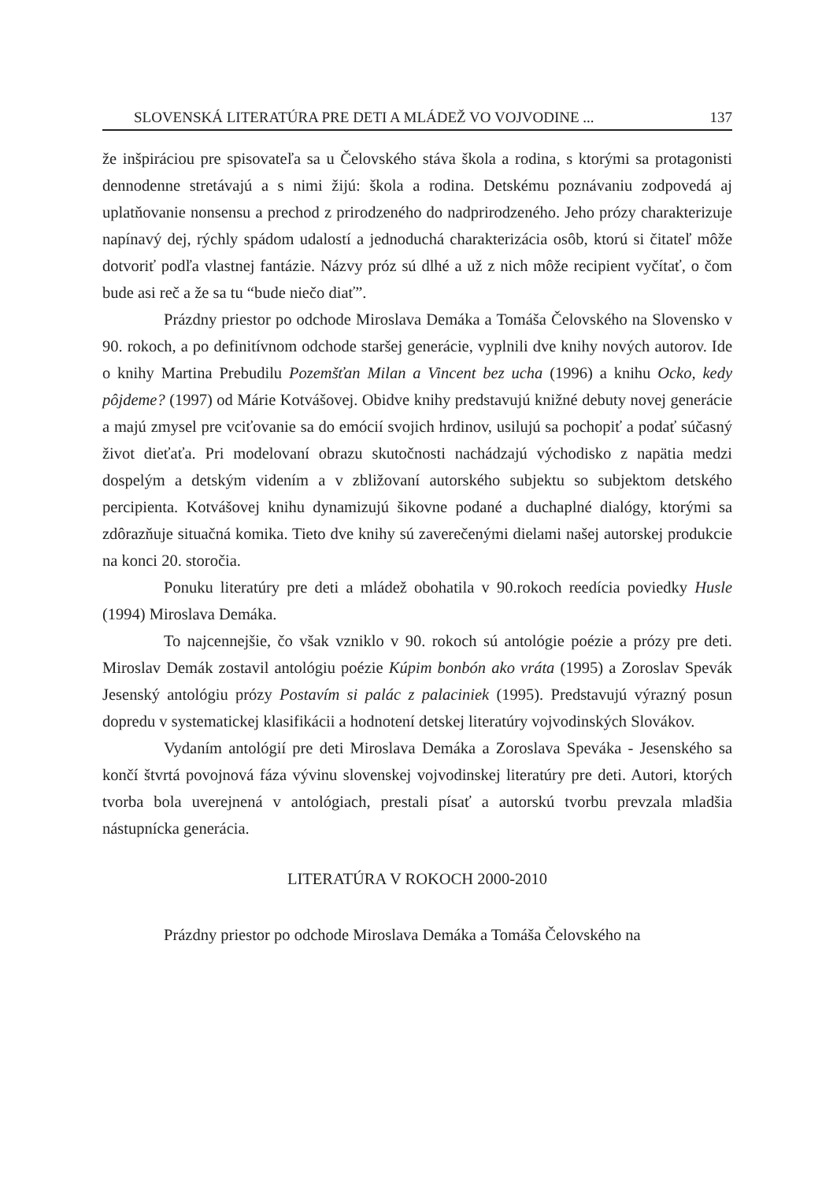SLOVENSKÁ LITERATÚRA PRE DETI A MLÁDEŽ VO VOJVODINE ... 137
že inšpiráciou pre spisovateľa sa u Čelovského stáva škola a rodina, s ktorými sa protagonisti dennodenne stretávajú a s nimi žijú: škola a rodina. Detskému poznávaniu zodpovedá aj uplatňovanie nonsensu a prechod z prirodzeného do nadprirodzeného. Jeho prózy charakterizuje napínavý dej, rýchly spádom udalostí a jednoduchá charakterizácia osôb, ktorú si čitateľ môže dotvoriť podľa vlastnej fantázie. Názvy próz sú dlhé a už z nich môže recipient vyčítať, o čom bude asi reč a že sa tu “bude niečo diať”.
Prázdny priestor po odchode Miroslava Demáka a Tomáša Čelovského na Slovensko v 90. rokoch, a po definitívnom odchode staršej generácie, vyplnili dve knihy nových autorov. Ide o knihy Martina Prebudilu Pozemšťan Milan a Vincent bez ucha (1996) a knihu Ocko, kedy pôjdeme? (1997) od Márie Kotvášovej. Obidve knihy predstavujú knižné debuty novej generácie a majú zmysel pre vciťovanie sa do emócií svojich hrdinov, usilujú sa pochopiť a podať súčasný život dieťaťa. Pri modelovaní obrazu skutočnosti nachádzajú východisko z napätia medzi dospelým a detským videním a v zbližovaní autorského subjektu so subjektom detského percipienta. Kotvášovej knihu dynamizujú šikovne podané a duchaplné dialógy, ktorými sa zdôrazňuje situačná komika. Tieto dve knihy sú zaverečenými dielami našej autorskej produkcie na konci 20. storočia.
Ponuku literatúry pre deti a mládež obohatila v 90.rokoch reedícia poviedky Husle (1994) Miroslava Demáka.
To najcennejšie, čo však vzniklo v 90. rokoch sú antológie poézie a prózy pre deti. Miroslav Demák zostavil antológiu poézie Kúpim bonbón ako vráta (1995) a Zoroslav Spevák Jesenský antológiu prózy Postavím si palác z palaciniek (1995). Predstavujú výrazný posun dopredu v systematickej klasifikácii a hodnotení detskej literatúry vojvodinských Slovákov.
Vydaním antológií pre deti Miroslava Demáka a Zoroslava Speváka - Jesenského sa končí štvrtá povojnová fáza vývinu slovenskej vojvodinskej literatúry pre deti. Autori, ktorých tvorba bola uverejnená v antológiach, prestali písať a autorskú tvorbu prevzala mladšia nástupnícka generácia.
LITERATÚRA V ROKOCH 2000-2010
Prázdny priestor po odchode Miroslava Demáka a Tomáša Čelovského na